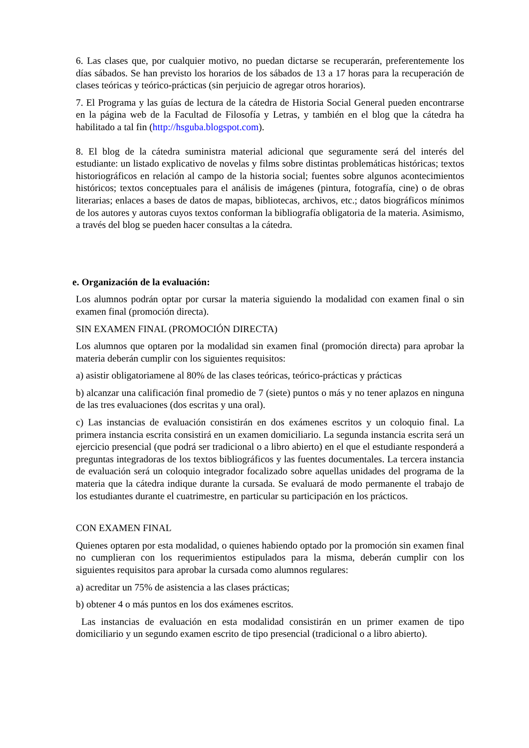6. Las clases que, por cualquier motivo, no puedan dictarse se recuperarán, preferentemente los días sábados. Se han previsto los horarios de los sábados de 13 a 17 horas para la recuperación de clases teóricas y teórico-prácticas (sin perjuicio de agregar otros horarios).
7. El Programa y las guías de lectura de la cátedra de Historia Social General pueden encontrarse en la página web de la Facultad de Filosofía y Letras, y también en el blog que la cátedra ha habilitado a tal fin (http://hsguba.blogspot.com).
8. El blog de la cátedra suministra material adicional que seguramente será del interés del estudiante: un listado explicativo de novelas y films sobre distintas problemáticas históricas; textos historiográficos en relación al campo de la historia social; fuentes sobre algunos acontecimientos históricos; textos conceptuales para el análisis de imágenes (pintura, fotografía, cine) o de obras literarias; enlaces a bases de datos de mapas, bibliotecas, archivos, etc.; datos biográficos mínimos de los autores y autoras cuyos textos conforman la bibliografía obligatoria de la materia. Asimismo, a través del blog se pueden hacer consultas a la cátedra.
e. Organización de la evaluación:
Los alumnos podrán optar por cursar la materia siguiendo la modalidad con examen final o sin examen final (promoción directa).
SIN EXAMEN FINAL (PROMOCIÓN DIRECTA)
Los alumnos que optaren por la modalidad sin examen final (promoción directa) para aprobar la materia deberán cumplir con los siguientes requisitos:
a) asistir obligatoriamene al 80% de las clases teóricas, teórico-prácticas y prácticas
b) alcanzar una calificación final promedio de 7 (siete) puntos o más y no tener aplazos en ninguna de las tres evaluaciones (dos escritas y una oral).
c) Las instancias de evaluación consistirán en dos exámenes escritos y un coloquio final. La primera instancia escrita consistirá en un examen domiciliario. La segunda instancia escrita será un ejercicio presencial (que podrá ser tradicional o a libro abierto) en el que el estudiante responderá a preguntas integradoras de los textos bibliográficos y las fuentes documentales. La tercera instancia de evaluación será un coloquio integrador focalizado sobre aquellas unidades del programa de la materia que la cátedra indique durante la cursada. Se evaluará de modo permanente el trabajo de los estudiantes durante el cuatrimestre, en particular su participación en los prácticos.
CON EXAMEN FINAL
Quienes optaren por esta modalidad, o quienes habiendo optado por la promoción sin examen final no cumplieran con los requerimientos estipulados para la misma, deberán cumplir con los siguientes requisitos para aprobar la cursada como alumnos regulares:
a) acreditar un 75% de asistencia a las clases prácticas;
b) obtener 4 o más puntos en los dos exámenes escritos.
Las instancias de evaluación en esta modalidad consistirán en un primer examen de tipo domiciliario y un segundo examen escrito de tipo presencial (tradicional o a libro abierto).